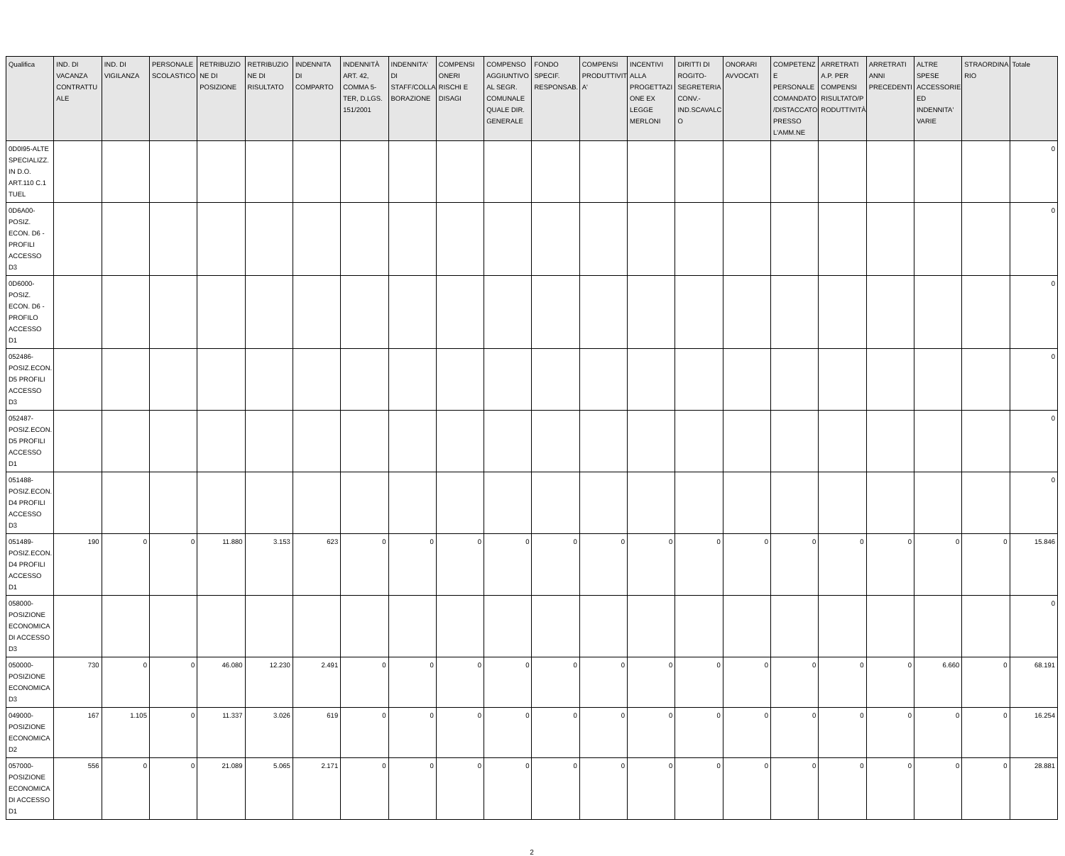| Qualifica | IND. DI VACANZA CONTRATTU ALE | IND. DI VIGILANZA | PERSONALE SCOLASTICO | RETRIBUZIO NE DI POSIZIONE | RETRIBUZIO NE DI RISULTATO | INDENNITA DI COMPARTO | INDENNITÀ ART. 42, COMMA 5-TER, D.LGS. 151/2001 | INDENNITA' DI STAFF/COLLA BORAZIONE | COMPENSI ONERI RISCHI E DISAGI | COMPENSO AGGIUNTIVO AL SEGR. COMUNALE QUALE DIR. GENERALE | FONDO SPECIF. RESPONSAB. | COMPENSI PRODUTTIVIT A' | INCENTIVI ALLA PROGETTAZI ONE EX LEGGE MERLONI | DIRITTI DI ROGITO-SEGRETERIA CONV.-IND.SCAVALC O | ONORARI AVVOCATI | COMPETENZ E PERSONALE COMANDATO /DISTACCATO PRESSO L'AMM.NE | ARRETRATI A.P. PER COMPENSI RISULTATO/P RODUTTIVITÀ | ARRETRATI ANNI PRECEDENTI | ALTRE SPESE ACCESSORIE ED INDENNITA' VARIE | STRAORDINA RIO | Totale |
| --- | --- | --- | --- | --- | --- | --- | --- | --- | --- | --- | --- | --- | --- | --- | --- | --- | --- | --- | --- | --- | --- |
| 0D0I95-ALTE SPECIALIZZ. IN D.O. ART.110 C.1 TUEL | | | | | | | | | | | | | | | | | | | | | 0 |
| 0D6A00-POSIZ. ECON. D6 - PROFILI ACCESSO D3 | | | | | | | | | | | | | | | | | | | | | 0 |
| 0D6000-POSIZ. ECON. D6 - PROFILO ACCESSO D1 | | | | | | | | | | | | | | | | | | | | | 0 |
| 052486-POSIZ.ECON. D5 PROFILI ACCESSO D3 | | | | | | | | | | | | | | | | | | | | | 0 |
| 052487-POSIZ.ECON. D5 PROFILI ACCESSO D1 | | | | | | | | | | | | | | | | | | | | | 0 |
| 051488-POSIZ.ECON. D4 PROFILI ACCESSO D3 | | | | | | | | | | | | | | | | | | | | | 0 |
| 051489-POSIZ.ECON. D4 PROFILI ACCESSO D1 | 190 | 0 | 0 | 11.880 | 3.153 | 623 | 0 | 0 | 0 | 0 | 0 | 0 | 0 | 0 | 0 | 0 | 0 | 0 | 0 | 0 | 15.846 |
| 058000-POSIZIONE ECONOMICA DI ACCESSO D3 | | | | | | | | | | | | | | | | | | | | | 0 |
| 050000-POSIZIONE ECONOMICA D3 | 730 | 0 | 0 | 46.080 | 12.230 | 2.491 | 0 | 0 | 0 | 0 | 0 | 0 | 0 | 0 | 0 | 0 | 0 | 0 | 6.660 | 0 | 68.191 |
| 049000-POSIZIONE ECONOMICA D2 | 167 | 1.105 | 0 | 11.337 | 3.026 | 619 | 0 | 0 | 0 | 0 | 0 | 0 | 0 | 0 | 0 | 0 | 0 | 0 | 0 | 0 | 16.254 |
| 057000-POSIZIONE ECONOMICA DI ACCESSO D1 | 556 | 0 | 0 | 21.089 | 5.065 | 2.171 | 0 | 0 | 0 | 0 | 0 | 0 | 0 | 0 | 0 | 0 | 0 | 0 | 0 | 0 | 28.881 |
2